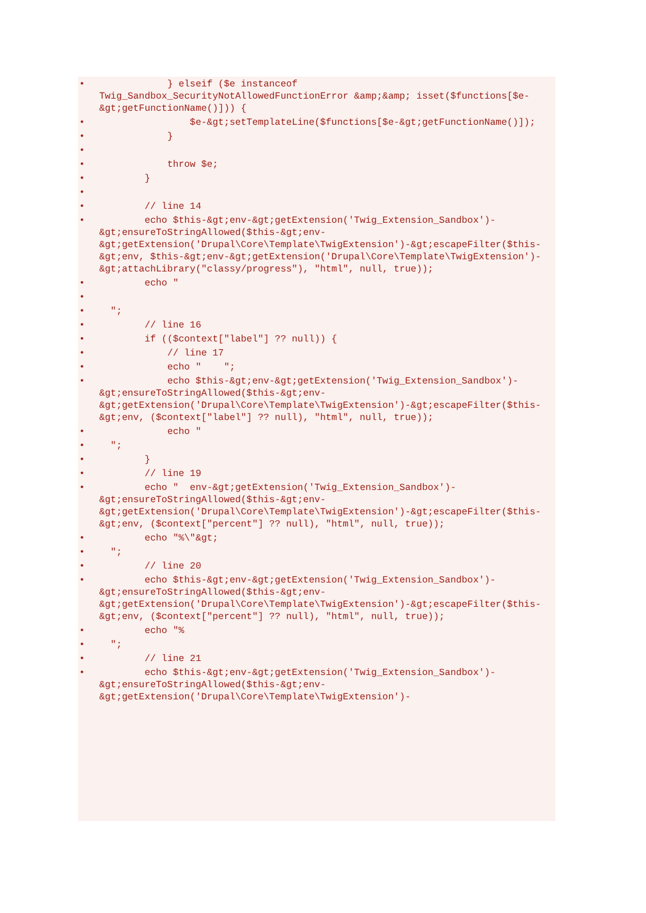} elseif ($e instanceof Twig_Sandbox_SecurityNotAllowedFunctionError &amp;&amp; isset($functions[$e-&gt;getFunctionName()])) {
$e-&gt;setTemplateLine($functions[$e-&gt;getFunctionName()]);
}
throw $e;
}
// line 14
echo $this-&gt;env-&gt;getExtension('Twig_Extension_Sandbox')-&gt;ensureToStringAllowed($this-&gt;env-&gt;getExtension('Drupal\Core\Template\TwigExtension')-&gt;escapeFilter($this-&gt;env, $this-&gt;env-&gt;getExtension('Drupal\Core\Template\TwigExtension')-&gt;attachLibrary("classy/progress"), "html", null, true));
echo "
";
// line 16
if (($context["label"] ?? null)) {
// line 17
echo " ";
echo $this-&gt;env-&gt;getExtension('Twig_Extension_Sandbox')-&gt;ensureToStringAllowed($this-&gt;env-&gt;getExtension('Drupal\Core\Template\TwigExtension')-&gt;escapeFilter($this-&gt;env, ($context["label"] ?? null), "html", null, true));
echo "
";
}
// line 19
echo " env-&gt;getExtension('Twig_Extension_Sandbox')-&gt;ensureToStringAllowed($this-&gt;env-&gt;getExtension('Drupal\Core\Template\TwigExtension')-&gt;escapeFilter($this-&gt;env, ($context["percent"] ?? null), "html", null, true));
echo "%\"&gt;
";
// line 20
echo $this-&gt;env-&gt;getExtension('Twig_Extension_Sandbox')-&gt;ensureToStringAllowed($this-&gt;env-&gt;getExtension('Drupal\Core\Template\TwigExtension')-&gt;escapeFilter($this-&gt;env, ($context["percent"] ?? null), "html", null, true));
echo "%
";
// line 21
echo $this-&gt;env-&gt;getExtension('Twig_Extension_Sandbox')-&gt;ensureToStringAllowed($this-&gt;env-&gt;getExtension('Drupal\Core\Template\TwigExtension')-